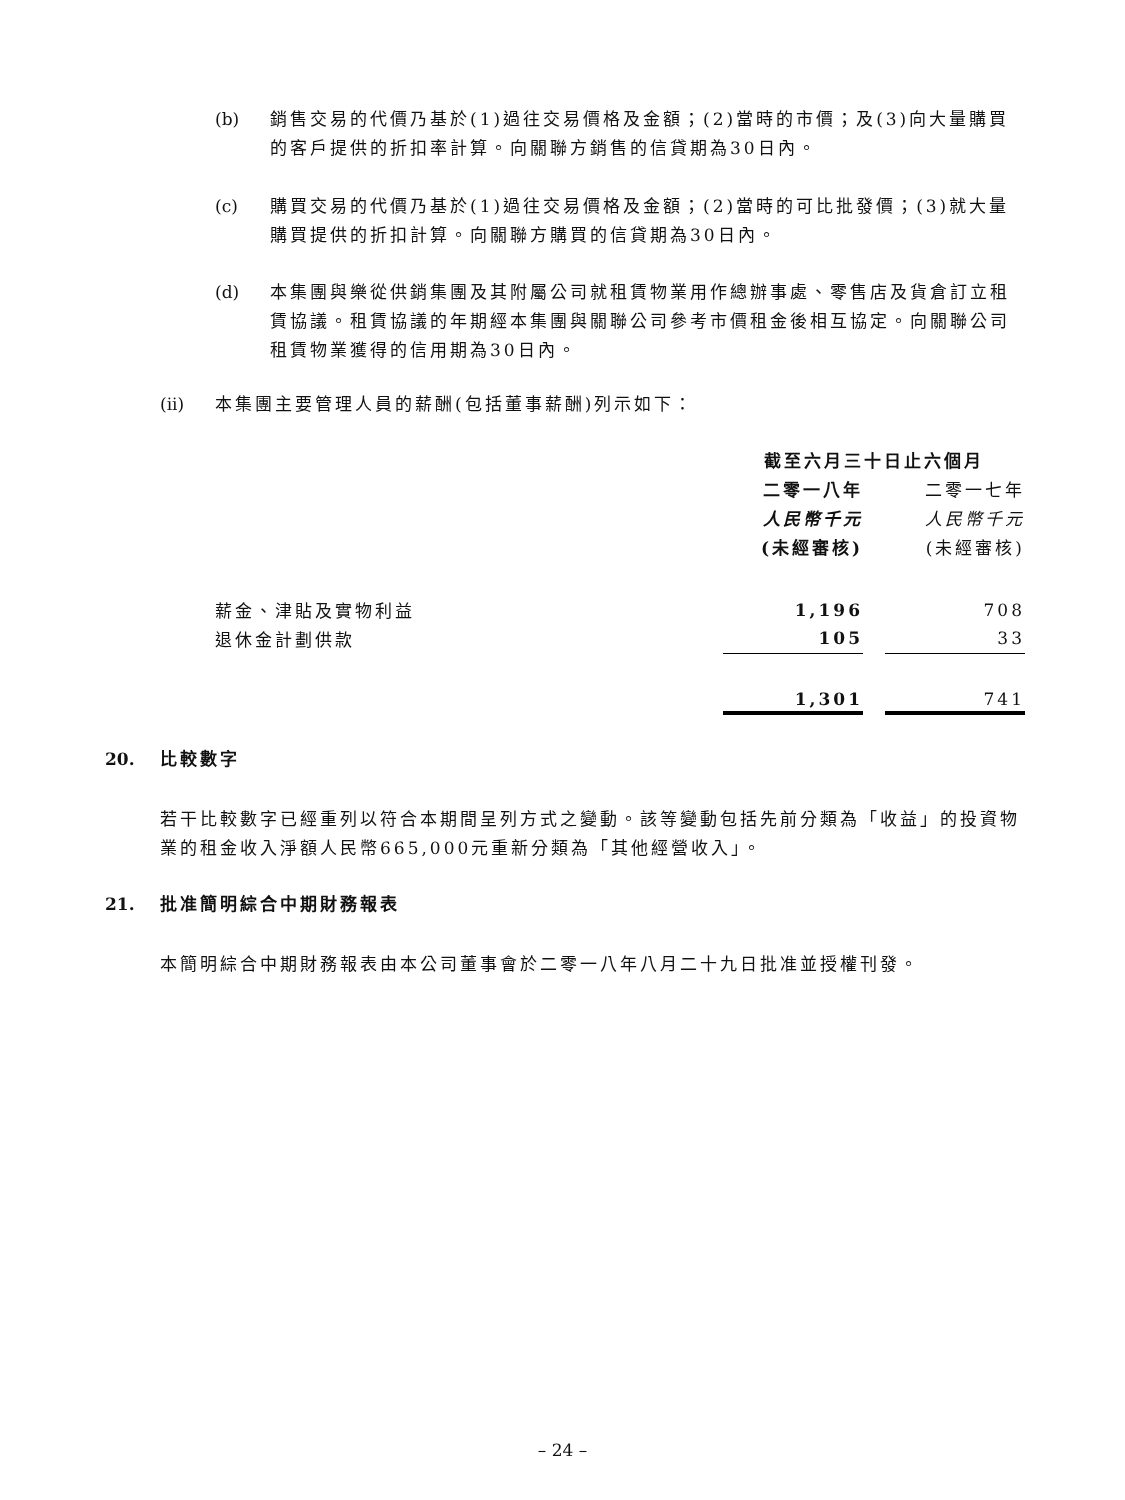(b) 銷售交易的代價乃基於(1)過往交易價格及金額；(2)當時的市價；及(3)向大量購買的客戶提供的折扣率計算。向關聯方銷售的信貸期為30日內。
(c) 購買交易的代價乃基於(1)過往交易價格及金額；(2)當時的可比批發價；(3)就大量購買提供的折扣計算。向關聯方購買的信貸期為30日內。
(d) 本集團與樂從供銷集團及其附屬公司就租賃物業用作總辦事處、零售店及貨倉訂立租賃協議。租賃協議的年期經本集團與關聯公司參考市價租金後相互協定。向關聯公司租賃物業獲得的信用期為30日內。
(ii) 本集團主要管理人員的薪酬(包括董事薪酬)列示如下：
| | 截至六月三十日止六個月 | | |
| | 二零一八年 | | 二零一七年 |
| | 人民幣千元 | | 人民幣千元 |
| | (未經審核) | | (未經審核) |
| 薪金、津貼及實物利益 | 1,196 | | 708 |
| 退休金計劃供款 | 105 | | 33 |
| | 1,301 | | 741 |
20. 比較數字
若干比較數字已經重列以符合本期間呈列方式之變動。該等變動包括先前分類為「收益」的投資物業的租金收入淨額人民幣665,000元重新分類為「其他經營收入」。
21. 批准簡明綜合中期財務報表
本簡明綜合中期財務報表由本公司董事會於二零一八年八月二十九日批准並授權刊發。
– 24 –